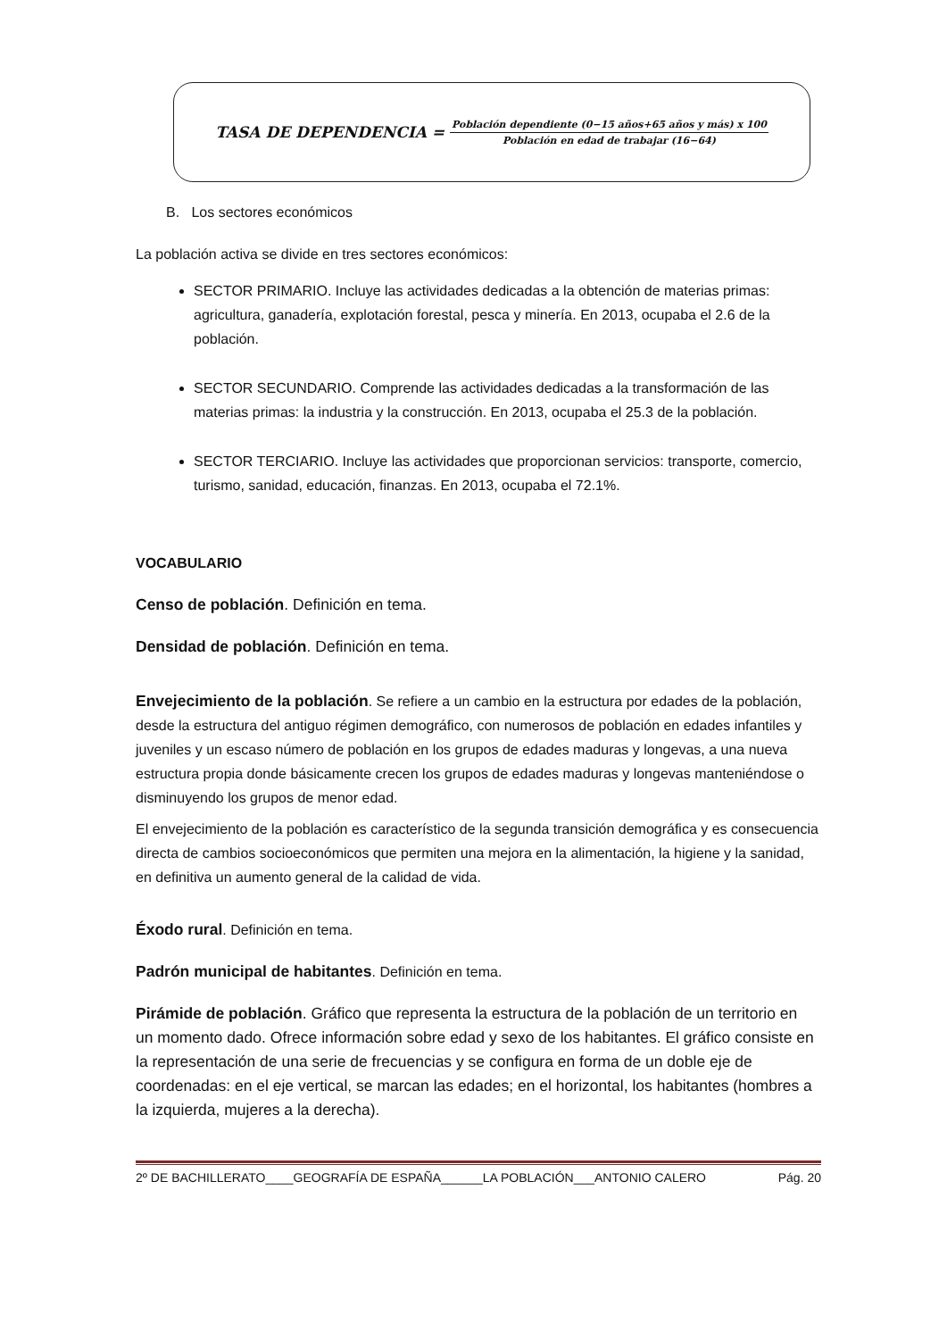TASA DE DEPENDENCIA =
Población dependiente (0−15 años+65 años y más) x 100
Población en edad de trabajar (16−64)
B. Los sectores económicos
La población activa se divide en tres sectores económicos:
SECTOR PRIMARIO. Incluye las actividades dedicadas a la obtención de materias primas: agricultura, ganadería, explotación forestal, pesca y minería. En 2013, ocupaba el 2.6 de la población.
SECTOR SECUNDARIO. Comprende las actividades dedicadas a la transformación de las materias primas: la industria y la construcción. En 2013, ocupaba el 25.3 de la población.
SECTOR TERCIARIO. Incluye las actividades que proporcionan servicios: transporte, comercio, turismo, sanidad, educación, finanzas. En 2013, ocupaba el 72.1%.
VOCABULARIO
Censo de población. Definición en tema.
Densidad de población. Definición en tema.
Envejecimiento de la población. Se refiere a un cambio en la estructura por edades de la población, desde la estructura del antiguo régimen demográfico, con numerosos de población en edades infantiles y juveniles y un escaso número de población en los grupos de edades maduras y longevas, a una nueva estructura propia donde básicamente crecen los grupos de edades maduras y longevas manteniéndose o disminuyendo los grupos de menor edad.
El envejecimiento de la población es característico de la segunda transición demográfica y es consecuencia directa de cambios socioeconómicos que permiten una mejora en la alimentación, la higiene y la sanidad, en definitiva un aumento general de la calidad de vida.
Éxodo rural. Definición en tema.
Padrón municipal de habitantes. Definición en tema.
Pirámide de población. Gráfico que representa la estructura de la población de un territorio en un momento dado. Ofrece información sobre edad y sexo de los habitantes. El gráfico consiste en la representación de una serie de frecuencias y se configura en forma de un doble eje de coordenadas: en el eje vertical, se marcan las edades; en el horizontal, los habitantes (hombres a la izquierda, mujeres a la derecha).
2º DE BACHILLERATO____GEOGRAFÍA DE ESPAÑA______LA POBLACIÓN___ANTONIO CALERO Pág. 20